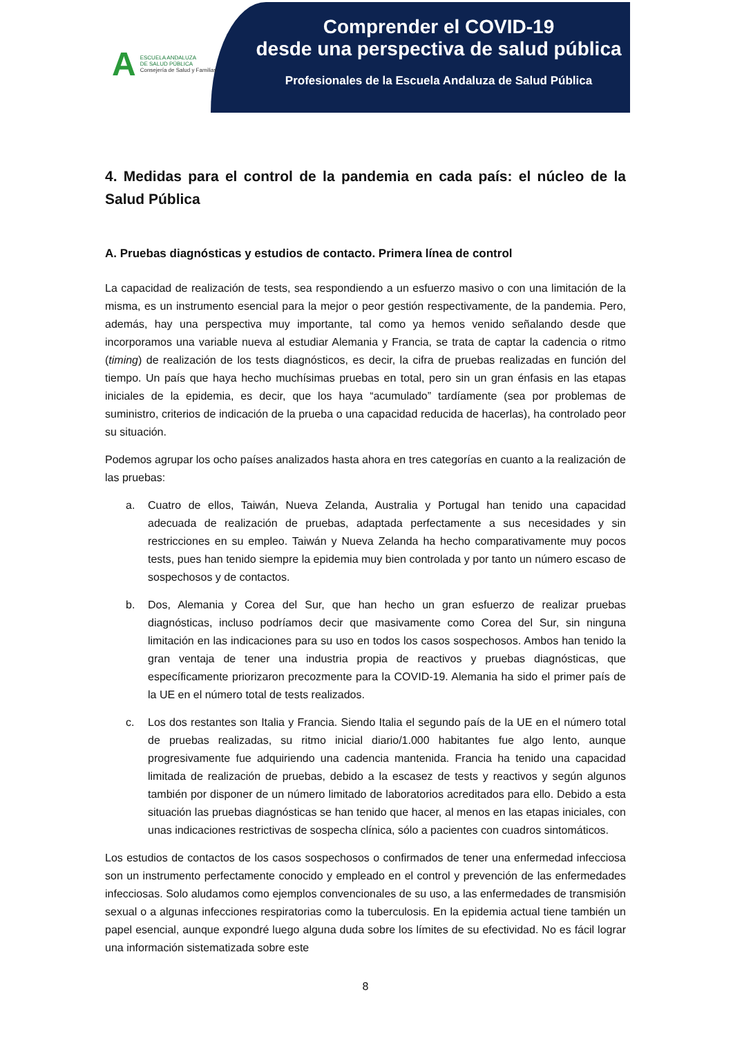A
ESCUELA ANDALUZA
DE SALUD PÚBLICA
Consejería de Salud y Familias
Comprender el COVID-19
desde una perspectiva de salud pública
Profesionales de la Escuela Andaluza de Salud Pública
4. Medidas para el control de la pandemia en cada país: el núcleo de la Salud Pública
A. Pruebas diagnósticas y estudios de contacto. Primera línea de control
La capacidad de realización de tests, sea respondiendo a un esfuerzo masivo o con una limitación de la misma, es un instrumento esencial para la mejor o peor gestión respectivamente, de la pandemia. Pero, además, hay una perspectiva muy importante, tal como ya hemos venido señalando desde que incorporamos una variable nueva al estudiar Alemania y Francia, se trata de captar la cadencia o ritmo (timing) de realización de los tests diagnósticos, es decir, la cifra de pruebas realizadas en función del tiempo. Un país que haya hecho muchísimas pruebas en total, pero sin un gran énfasis en las etapas iniciales de la epidemia, es decir, que los haya “acumulado” tardíamente (sea por problemas de suministro, criterios de indicación de la prueba o una capacidad reducida de hacerlas), ha controlado peor su situación.
Podemos agrupar los ocho países analizados hasta ahora en tres categorías en cuanto a la realización de las pruebas:
a. Cuatro de ellos, Taiwán, Nueva Zelanda, Australia y Portugal han tenido una capacidad adecuada de realización de pruebas, adaptada perfectamente a sus necesidades y sin restricciones en su empleo. Taiwán y Nueva Zelanda ha hecho comparativamente muy pocos tests, pues han tenido siempre la epidemia muy bien controlada y por tanto un número escaso de sospechosos y de contactos.
b. Dos, Alemania y Corea del Sur, que han hecho un gran esfuerzo de realizar pruebas diagnósticas, incluso podríamos decir que masivamente como Corea del Sur, sin ninguna limitación en las indicaciones para su uso en todos los casos sospechosos. Ambos han tenido la gran ventaja de tener una industria propia de reactivos y pruebas diagnósticas, que específicamente priorizaron precozmente para la COVID-19. Alemania ha sido el primer país de la UE en el número total de tests realizados.
c. Los dos restantes son Italia y Francia. Siendo Italia el segundo país de la UE en el número total de pruebas realizadas, su ritmo inicial diario/1.000 habitantes fue algo lento, aunque progresivamente fue adquiriendo una cadencia mantenida. Francia ha tenido una capacidad limitada de realización de pruebas, debido a la escasez de tests y reactivos y según algunos también por disponer de un número limitado de laboratorios acreditados para ello. Debido a esta situación las pruebas diagnósticas se han tenido que hacer, al menos en las etapas iniciales, con unas indicaciones restrictivas de sospecha clínica, sólo a pacientes con cuadros sintomáticos.
Los estudios de contactos de los casos sospechosos o confirmados de tener una enfermedad infecciosa son un instrumento perfectamente conocido y empleado en el control y prevención de las enfermedades infecciosas. Solo aludamos como ejemplos convencionales de su uso, a las enfermedades de transmisión sexual o a algunas infecciones respiratorias como la tuberculosis. En la epidemia actual tiene también un papel esencial, aunque expondré luego alguna duda sobre los límites de su efectividad. No es fácil lograr una información sistematizada sobre este
8